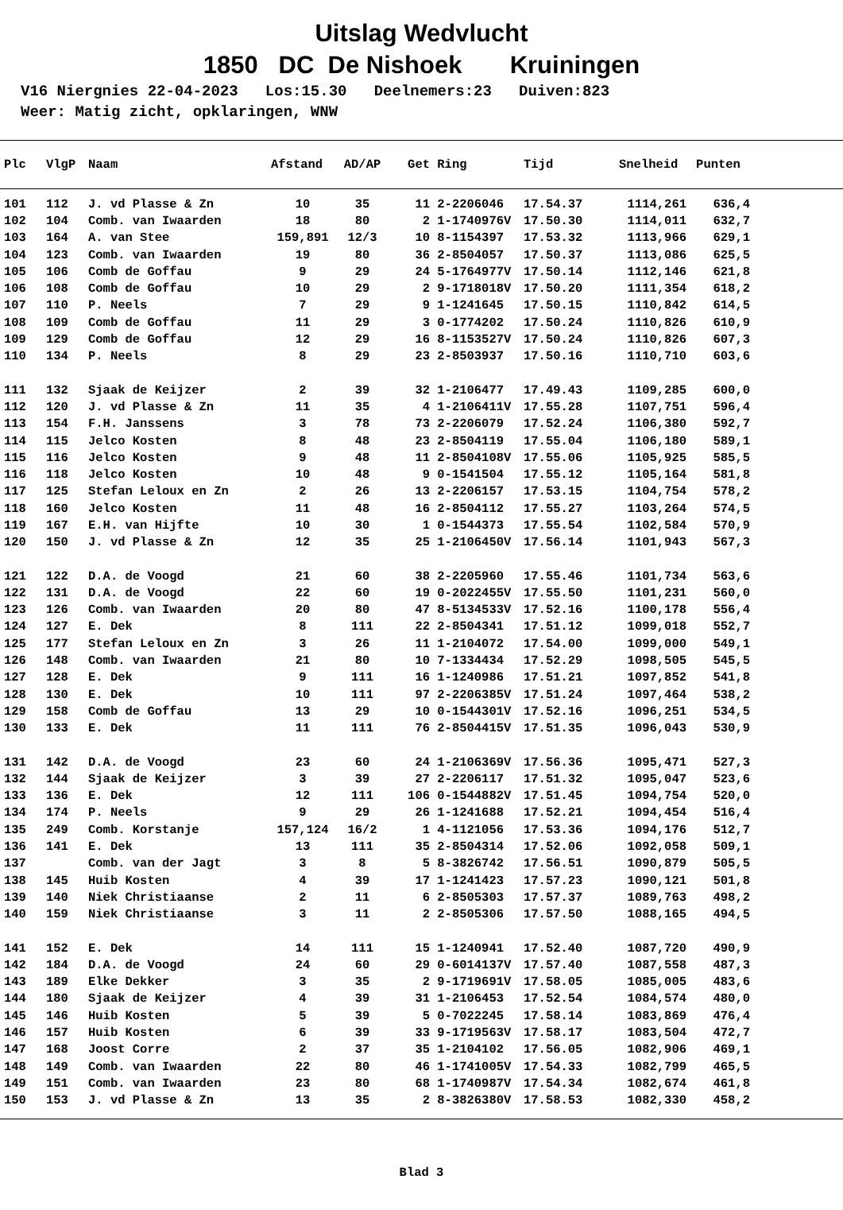Uitslag Wedvlucht
1850 DC De Nishoek Kruiningen
V16 Niergnies 22-04-2023 Los:15.30 Deelnemers:23 Duiven:823 Weer: Matig zicht, opklaringen, WNW
| Plc | VlgP | Naam | Afstand | AD/AP | Get | Ring | Tijd | Snelheid | Punten |
| --- | --- | --- | --- | --- | --- | --- | --- | --- | --- |
| 101 | 112 | J. vd Plasse & Zn | 10 | 35 | 11 | 2-2206046 | 17.54.37 | 1114,261 | 636,4 |
| 102 | 104 | Comb. van Iwaarden | 18 | 80 | 2 | 1-1740976V | 17.50.30 | 1114,011 | 632,7 |
| 103 | 164 | A. van Stee | 159,891 | 12/3 | 10 | 8-1154397 | 17.53.32 | 1113,966 | 629,1 |
| 104 | 123 | Comb. van Iwaarden | 19 | 80 | 36 | 2-8504057 | 17.50.37 | 1113,086 | 625,5 |
| 105 | 106 | Comb de Goffau | 9 | 29 | 24 | 5-1764977V | 17.50.14 | 1112,146 | 621,8 |
| 106 | 108 | Comb de Goffau | 10 | 29 | 2 | 9-1718018V | 17.50.20 | 1111,354 | 618,2 |
| 107 | 110 | P. Neels | 7 | 29 | 9 | 1-1241645 | 17.50.15 | 1110,842 | 614,5 |
| 108 | 109 | Comb de Goffau | 11 | 29 | 3 | 0-1774202 | 17.50.24 | 1110,826 | 610,9 |
| 109 | 129 | Comb de Goffau | 12 | 29 | 16 | 8-1153527V | 17.50.24 | 1110,826 | 607,3 |
| 110 | 134 | P. Neels | 8 | 29 | 23 | 2-8503937 | 17.50.16 | 1110,710 | 603,6 |
| 111 | 132 | Sjaak de Keijzer | 2 | 39 | 32 | 1-2106477 | 17.49.43 | 1109,285 | 600,0 |
| 112 | 120 | J. vd Plasse & Zn | 11 | 35 | 4 | 1-2106411V | 17.55.28 | 1107,751 | 596,4 |
| 113 | 154 | F.H. Janssens | 3 | 78 | 73 | 2-2206079 | 17.52.24 | 1106,380 | 592,7 |
| 114 | 115 | Jelco Kosten | 8 | 48 | 23 | 2-8504119 | 17.55.04 | 1106,180 | 589,1 |
| 115 | 116 | Jelco Kosten | 9 | 48 | 11 | 2-8504108V | 17.55.06 | 1105,925 | 585,5 |
| 116 | 118 | Jelco Kosten | 10 | 48 | 9 | 0-1541504 | 17.55.12 | 1105,164 | 581,8 |
| 117 | 125 | Stefan Leloux en Zn | 2 | 26 | 13 | 2-2206157 | 17.53.15 | 1104,754 | 578,2 |
| 118 | 160 | Jelco Kosten | 11 | 48 | 16 | 2-8504112 | 17.55.27 | 1103,264 | 574,5 |
| 119 | 167 | E.H. van Hijfte | 10 | 30 | 1 | 0-1544373 | 17.55.54 | 1102,584 | 570,9 |
| 120 | 150 | J. vd Plasse & Zn | 12 | 35 | 25 | 1-2106450V | 17.56.14 | 1101,943 | 567,3 |
| 121 | 122 | D.A. de Voogd | 21 | 60 | 38 | 2-2205960 | 17.55.46 | 1101,734 | 563,6 |
| 122 | 131 | D.A. de Voogd | 22 | 60 | 19 | 0-2022455V | 17.55.50 | 1101,231 | 560,0 |
| 123 | 126 | Comb. van Iwaarden | 20 | 80 | 47 | 8-5134533V | 17.52.16 | 1100,178 | 556,4 |
| 124 | 127 | E. Dek | 8 | 111 | 22 | 2-8504341 | 17.51.12 | 1099,018 | 552,7 |
| 125 | 177 | Stefan Leloux en Zn | 3 | 26 | 11 | 1-2104072 | 17.54.00 | 1099,000 | 549,1 |
| 126 | 148 | Comb. van Iwaarden | 21 | 80 | 10 | 7-1334434 | 17.52.29 | 1098,505 | 545,5 |
| 127 | 128 | E. Dek | 9 | 111 | 16 | 1-1240986 | 17.51.21 | 1097,852 | 541,8 |
| 128 | 130 | E. Dek | 10 | 111 | 97 | 2-2206385V | 17.51.24 | 1097,464 | 538,2 |
| 129 | 158 | Comb de Goffau | 13 | 29 | 10 | 0-1544301V | 17.52.16 | 1096,251 | 534,5 |
| 130 | 133 | E. Dek | 11 | 111 | 76 | 2-8504415V | 17.51.35 | 1096,043 | 530,9 |
| 131 | 142 | D.A. de Voogd | 23 | 60 | 24 | 1-2106369V | 17.56.36 | 1095,471 | 527,3 |
| 132 | 144 | Sjaak de Keijzer | 3 | 39 | 27 | 2-2206117 | 17.51.32 | 1095,047 | 523,6 |
| 133 | 136 | E. Dek | 12 | 111 | 106 | 0-1544882V | 17.51.45 | 1094,754 | 520,0 |
| 134 | 174 | P. Neels | 9 | 29 | 26 | 1-1241688 | 17.52.21 | 1094,454 | 516,4 |
| 135 | 249 | Comb. Korstanje | 157,124 | 16/2 | 1 | 4-1121056 | 17.53.36 | 1094,176 | 512,7 |
| 136 | 141 | E. Dek | 13 | 111 | 35 | 2-8504314 | 17.52.06 | 1092,058 | 509,1 |
| 137 | | Comb. van der Jagt | 3 | 8 | 5 | 8-3826742 | 17.56.51 | 1090,879 | 505,5 |
| 138 | 145 | Huib Kosten | 4 | 39 | 17 | 1-1241423 | 17.57.23 | 1090,121 | 501,8 |
| 139 | 140 | Niek Christiaanse | 2 | 11 | 6 | 2-8505303 | 17.57.37 | 1089,763 | 498,2 |
| 140 | 159 | Niek Christiaanse | 3 | 11 | 2 | 2-8505306 | 17.57.50 | 1088,165 | 494,5 |
| 141 | 152 | E. Dek | 14 | 111 | 15 | 1-1240941 | 17.52.40 | 1087,720 | 490,9 |
| 142 | 184 | D.A. de Voogd | 24 | 60 | 29 | 0-6014137V | 17.57.40 | 1087,558 | 487,3 |
| 143 | 189 | Elke Dekker | 3 | 35 | 2 | 9-1719691V | 17.58.05 | 1085,005 | 483,6 |
| 144 | 180 | Sjaak de Keijzer | 4 | 39 | 31 | 1-2106453 | 17.52.54 | 1084,574 | 480,0 |
| 145 | 146 | Huib Kosten | 5 | 39 | 5 | 0-7022245 | 17.58.14 | 1083,869 | 476,4 |
| 146 | 157 | Huib Kosten | 6 | 39 | 33 | 9-1719563V | 17.58.17 | 1083,504 | 472,7 |
| 147 | 168 | Joost Corre | 2 | 37 | 35 | 1-2104102 | 17.56.05 | 1082,906 | 469,1 |
| 148 | 149 | Comb. van Iwaarden | 22 | 80 | 46 | 1-1741005V | 17.54.33 | 1082,799 | 465,5 |
| 149 | 151 | Comb. van Iwaarden | 23 | 80 | 68 | 1-1740987V | 17.54.34 | 1082,674 | 461,8 |
| 150 | 153 | J. vd Plasse & Zn | 13 | 35 | 2 | 8-3826380V | 17.58.53 | 1082,330 | 458,2 |
Blad 3